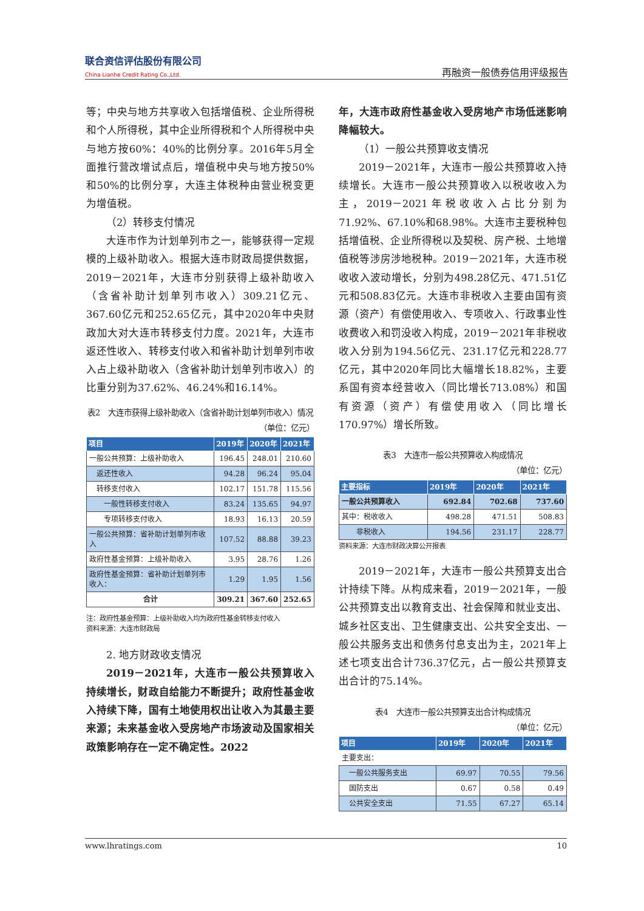联合资信评估股份有限公司
China Lianhe Credit Rating Co.,Ltd.
再融资一般债券信用评级报告
等；中央与地方共享收入包括增值税、企业所得税和个人所得税，其中企业所得税和个人所得税中央与地方按60%：40%的比例分享。2016年5月全面推行营改增试点后，增值税中央与地方按50%和50%的比例分享，大连主体税种由营业税变更为增值税。
（2）转移支付情况
大连市作为计划单列市之一，能够获得一定规模的上级补助收入。根据大连市财政局提供数据，2019－2021年，大连市分别获得上级补助收入（含省补助计划单列市收入）309.21亿元、367.60亿元和252.65亿元，其中2020年中央财政加大对大连市转移支付力度。2021年，大连市返还性收入、转移支付收入和省补助计划单列市收入占上级补助收入（含省补助计划单列市收入）的比重分别为37.62%、46.24%和16.14%。
表2　大连市获得上级补助收入（含省补助计划单列市收入）情况
（单位：亿元）
| 项目 | 2019年 | 2020年 | 2021年 |
| --- | --- | --- | --- |
| 一般公共预算：上级补助收入 | 196.45 | 248.01 | 210.60 |
| 返还性收入 | 94.28 | 96.24 | 95.04 |
| 转移支付收入 | 102.17 | 151.78 | 115.56 |
| 一般性转移支付收入 | 83.24 | 135.65 | 94.97 |
| 专项转移支付收入 | 18.93 | 16.13 | 20.59 |
| 一般公共预算：省补助计划单列市收入 | 107.52 | 88.88 | 39.23 |
| 政府性基金预算：上级补助收入 | 3.95 | 28.76 | 1.26 |
| 政府性基金预算：省补助计划单列市收入： | 1.29 | 1.95 | 1.56 |
| 合计 | 309.21 | 367.60 | 252.65 |
注：政府性基金预算：上级补助收入均为政府性基金转移支付收入
资料来源：大连市财政局
2. 地方财政收支情况
2019－2021年，大连市一般公共预算收入持续增长，财政自给能力不断提升；政府性基金收入持续下降，国有土地使用权出让收入为其最主要来源；未来基金收入受房地产市场波动及国家相关政策影响存在一定不确定性。2022
年，大连市政府性基金收入受房地产市场低迷影响降幅较大。
（1）一般公共预算收支情况
2019－2021年，大连市一般公共预算收入持续增长。大连市一般公共预算收入以税收收入为主，2019－2021年税收收入占比分别为71.92%、67.10%和68.98%。大连市主要税种包括增值税、企业所得税以及契税、房产税、土地增值税等涉房涉地税种。2019－2021年，大连市税收收入波动增长，分别为498.28亿元、471.51亿元和508.83亿元。大连市非税收入主要由国有资源（资产）有偿使用收入、专项收入、行政事业性收费收入和罚没收入构成，2019－2021年非税收收入分别为194.56亿元、231.17亿元和228.77亿元，其中2020年同比大幅增长18.82%，主要系国有资本经营收入（同比增长713.08%）和国有资源（资产）有偿使用收入（同比增长170.97%）增长所致。
表3　大连市一般公共预算收入构成情况
（单位：亿元）
| 主要指标 | 2019年 | 2020年 | 2021年 |
| --- | --- | --- | --- |
| 一般公共预算收入 | 692.84 | 702.68 | 737.60 |
| 其中：税收收入 | 498.28 | 471.51 | 508.83 |
| 非税收入 | 194.56 | 231.17 | 228.77 |
资料来源：大连市财政决算公开报表
2019－2021年，大连市一般公共预算支出合计持续下降。从构成来看，2019－2021年，一般公共预算支出以教育支出、社会保障和就业支出、城乡社区支出、卫生健康支出、公共安全支出、一般公共服务支出和债务付息支出为主，2021年上述七项支出合计736.37亿元，占一般公共预算支出合计的75.14%。
表4　大连市一般公共预算支出合计构成情况
（单位：亿元）
| 项目 | 2019年 | 2020年 | 2021年 |
| --- | --- | --- | --- |
| 主要支出： | | | |
| 一般公共服务支出 | 69.97 | 70.55 | 79.56 |
| 国防支出 | 0.67 | 0.58 | 0.49 |
| 公共安全支出 | 71.55 | 67.27 | 65.14 |
www.lhratings.com 10